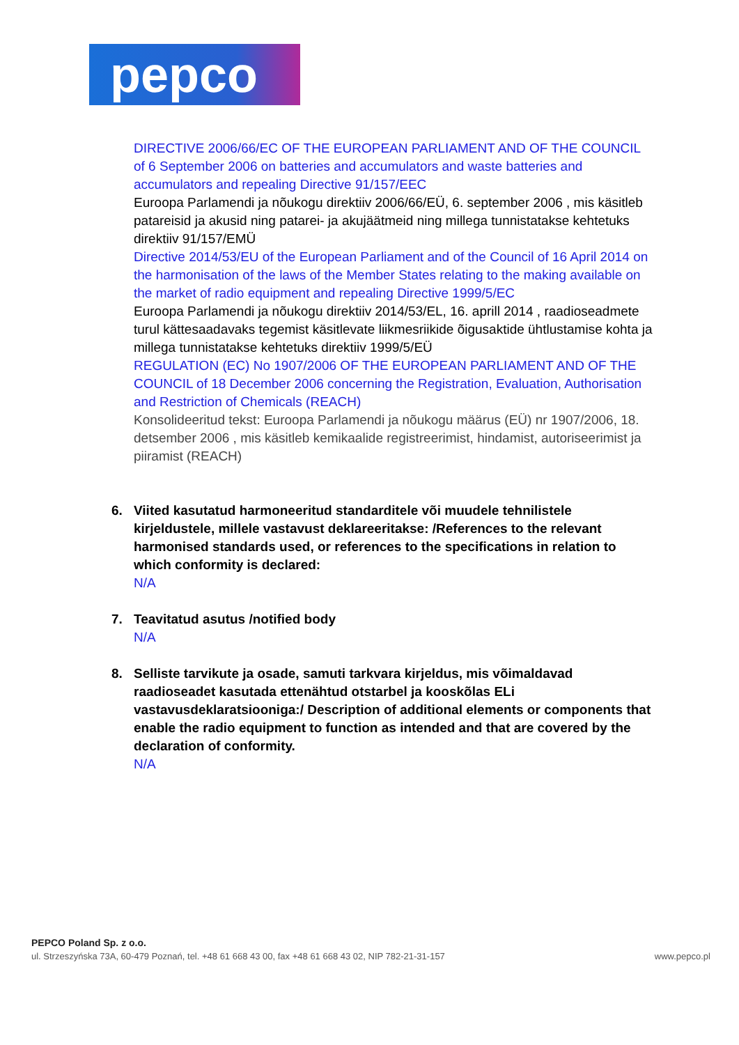pepco
DIRECTIVE 2006/66/EC OF THE EUROPEAN PARLIAMENT AND OF THE COUNCIL of 6 September 2006 on batteries and accumulators and waste batteries and accumulators and repealing Directive 91/157/EEC
Euroopa Parlamendi ja nõukogu direktiiv 2006/66/EÜ, 6. september 2006 , mis käsitleb patareisid ja akusid ning patarei- ja akujäätmeid ning millega tunnistatakse kehtetuks direktiiv 91/157/EMÜ
Directive 2014/53/EU of the European Parliament and of the Council of 16 April 2014 on the harmonisation of the laws of the Member States relating to the making available on the market of radio equipment and repealing Directive 1999/5/EC
Euroopa Parlamendi ja nõukogu direktiiv 2014/53/EL, 16. aprill 2014 , raadioseadmete turul kättesaadavaks tegemist käsitlevate liikmesriikide õigusaktide ühtlustamise kohta ja millega tunnistatakse kehtetuks direktiiv 1999/5/EÜ
REGULATION (EC) No 1907/2006 OF THE EUROPEAN PARLIAMENT AND OF THE COUNCIL of 18 December 2006 concerning the Registration, Evaluation, Authorisation and Restriction of Chemicals (REACH)
Konsolideeritud tekst: Euroopa Parlamendi ja nõukogu määrus (EÜ) nr 1907/2006, 18. detsember 2006 , mis käsitleb kemikaalide registreerimist, hindamist, autoriseerimist ja piiramist (REACH)
6. Viited kasutatud harmoneeritud standarditele või muudele tehnilistele kirjeldustele, millele vastavust deklareeritakse: /References to the relevant harmonised standards used, or references to the specifications in relation to which conformity is declared:
N/A
7. Teavitatud asutus /notified body
N/A
8. Selliste tarvikute ja osade, samuti tarkvara kirjeldus, mis võimaldavad raadioseadet kasutada ettenähtud otstarbel ja kooskõlas ELi vastavusdeklaratsiooniga:/ Description of additional elements or components that enable the radio equipment to function as intended and that are covered by the declaration of conformity.
N/A
PEPCO Poland Sp. z o.o.
ul. Strzeszyńska 73A, 60-479 Poznań, tel. +48 61 668 43 00, fax +48 61 668 43 02, NIP 782-21-31-157 www.pepco.pl